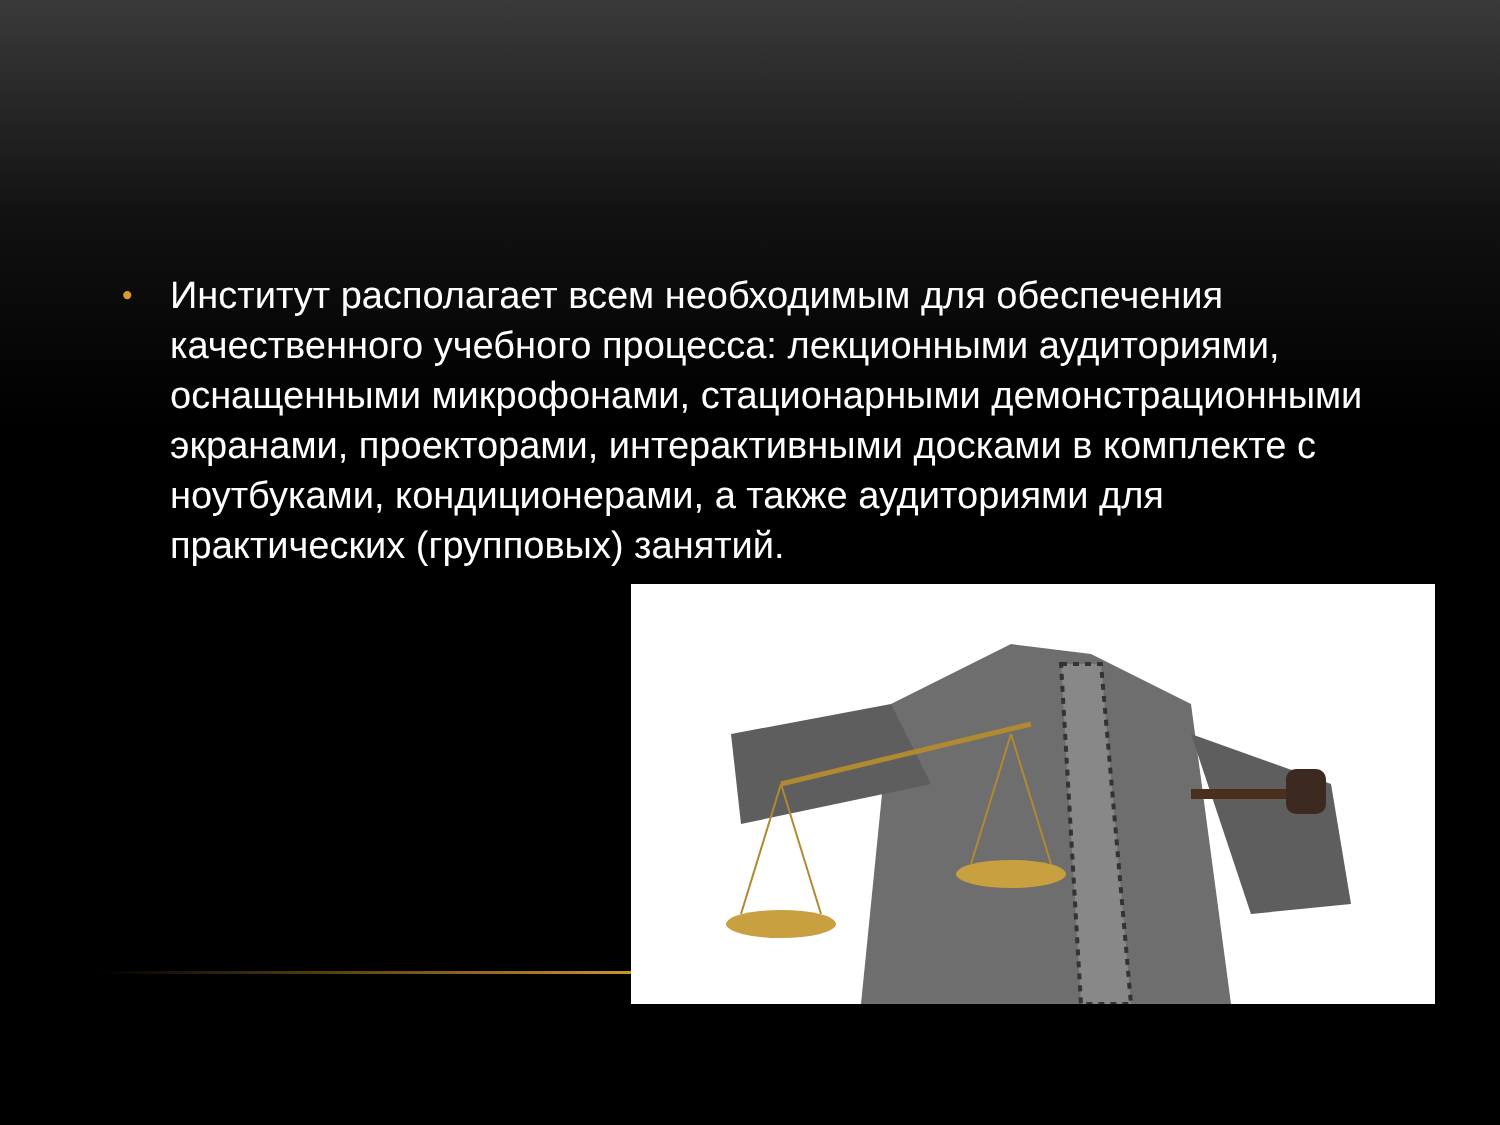• Институт располагает всем необходимым для обеспечения качественного учебного процесса: лекционными аудиториями, оснащенными микрофонами, стационарными демонстрационными экранами, проекторами, интерактивными досками в комплекте с ноутбуками, кондиционерами, а также аудиториями для практических (групповых) занятий.